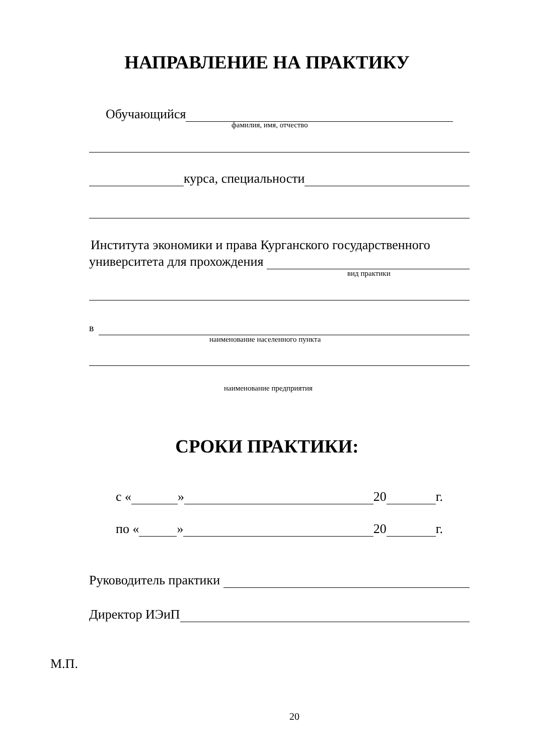НАПРАВЛЕНИЕ НА ПРАКТИКУ
Обучающийся
фамилия, имя, отчество
курса, специальности
Института экономики и права Курганского государственного
университета для прохождения
вид практики
в
наименование населенного пункта
наименование предприятия
СРОКИ ПРАКТИКИ:
с « » 20 г.
по « » 20 г.
Руководитель практики
Директор ИЭиП
М.П.
20